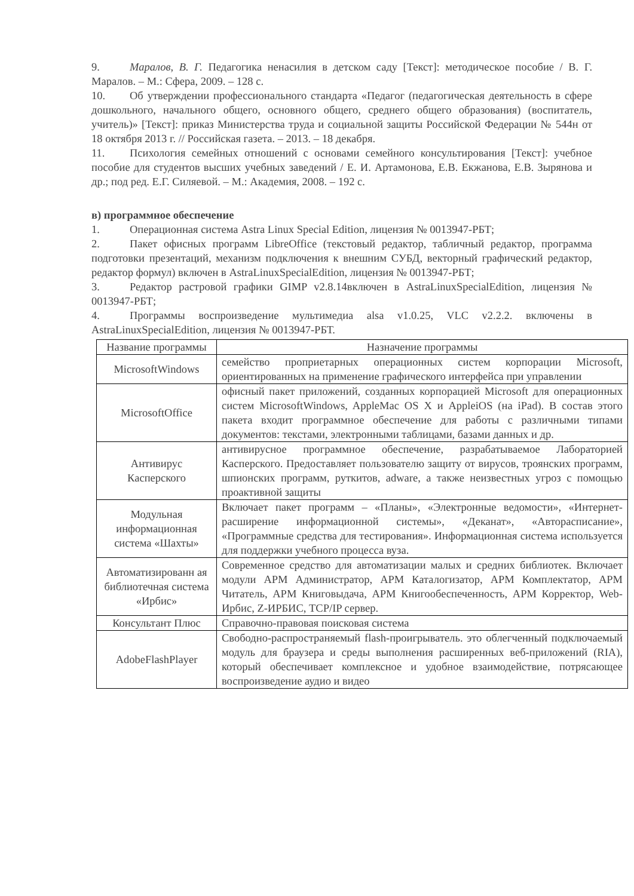9. Маралов, В. Г. Педагогика ненасилия в детском саду [Текст]: методическое пособие / В. Г. Маралов. – М.: Сфера, 2009. – 128 с.
10. Об утверждении профессионального стандарта «Педагог (педагогическая деятельность в сфере дошкольного, начального общего, основного общего, среднего общего образования) (воспитатель, учитель)» [Текст]: приказ Министерства труда и социальной защиты Российской Федерации № 544н от 18 октября 2013 г. // Российская газета. – 2013. – 18 декабря.
11. Психология семейных отношений с основами семейного консультирования [Текст]: учебное пособие для студентов высших учебных заведений / Е. И. Артамонова, Е.В. Екжанова, Е.В. Зырянова и др.; под ред. Е.Г. Силяевой. – М.: Академия, 2008. – 192 с.
в) программное обеспечение
1. Операционная система Astra Linux Special Edition, лицензия № 0013947-РБТ;
2. Пакет офисных программ LibreOffice (текстовый редактор, табличный редактор, программа подготовки презентаций, механизм подключения к внешним СУБД, векторный графический редактор, редактор формул) включен в AstraLinuxSpecialEdition, лицензия № 0013947-РБТ;
3. Редактор растровой графики GIMP v2.8.14включен в AstraLinuxSpecialEdition, лицензия № 0013947-РБТ;
4. Программы воспроизведение мультимедиа alsa v1.0.25, VLC v2.2.2. включены в AstraLinuxSpecialEdition, лицензия № 0013947-РБТ.
| Название программы | Назначение программы |
| MicrosoftWindows | семейство проприетарных операционных систем корпорации Microsoft, ориентированных на применение графического интерфейса при управлении |
| MicrosoftOffice | офисный пакет приложений, созданных корпорацией Microsoft для операционных систем MicrosoftWindows, AppleMac OS X и AppleiOS (на iPad). В состав этого пакета входит программное обеспечение для работы с различными типами документов: текстами, электронными таблицами, базами данных и др. |
| Антивирус Касперского | антивирусное программное обеспечение, разрабатываемое Лабораторией Касперского. Предоставляет пользователю защиту от вирусов, троянских программ, шпионских программ, руткитов, adware, а также неизвестных угроз с помощью проактивной защиты |
| Модульная информационная система «Шахты» | Включает пакет программ – «Планы», «Электронные ведомости», «Интернет-расширение информационной системы», «Деканат», «Авторасписание», «Программные средства для тестирования». Информационная система используется для поддержки учебного процесса вуза. |
| Автоматизированн ая библиотечная система «Ирбис» | Современное средство для автоматизации малых и средних библиотек. Включает модули АРМ Администратор, АРМ Каталогизатор, АРМ Комплектатор, АРМ Читатель, АРМ Книговыдача, АРМ Книгообеспеченность, АРМ Корректор, Web-Ирбис, Z-ИРБИС, TCP/IP сервер. |
| Консультант Плюс | Справочно-правовая поисковая система |
| AdobeFlashPlayer | Свободно-распространяемый flash-проигрыватель. это облегченный подключаемый модуль для браузера и среды выполнения расширенных веб-приложений (RIA), который обеспечивает комплексное и удобное взаимодействие, потрясающее воспроизведение аудио и видео |